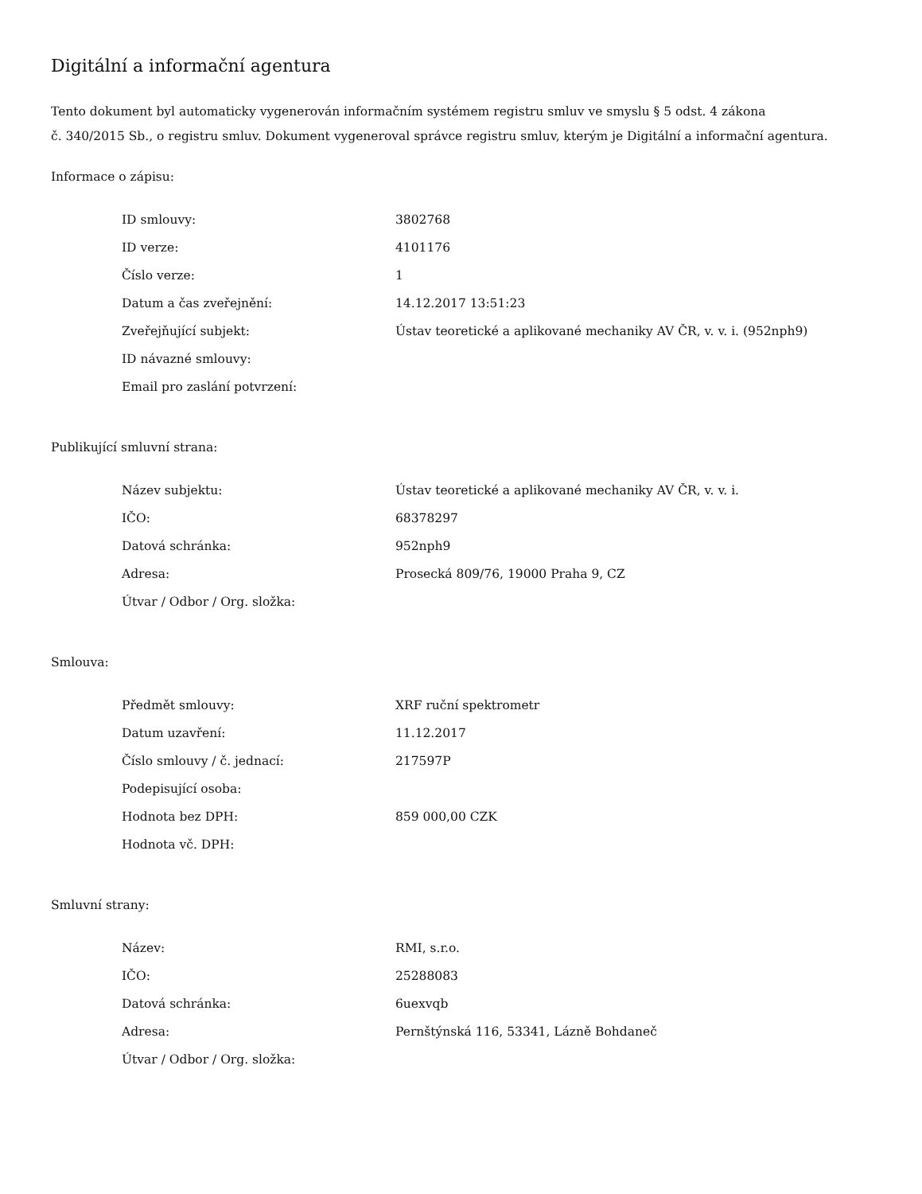Digitální a informační agentura
Tento dokument byl automaticky vygenerován informačním systémem registru smluv ve smyslu § 5 odst. 4 zákona
č. 340/2015 Sb., o registru smluv. Dokument vygeneroval správce registru smluv, kterým je Digitální a informační agentura.
Informace o zápisu:
| ID smlouvy: | 3802768 |
| ID verze: | 4101176 |
| Číslo verze: | 1 |
| Datum a čas zveřejnění: | 14.12.2017 13:51:23 |
| Zveřejňující subjekt: | Ústav teoretické a aplikované mechaniky AV ČR, v. v. i. (952nph9) |
| ID návazné smlouvy: | |
| Email pro zaslání potvrzení: | |
Publikující smluvní strana:
| Název subjektu: | Ústav teoretické a aplikované mechaniky AV ČR, v. v. i. |
| IČO: | 68378297 |
| Datová schránka: | 952nph9 |
| Adresa: | Prosecká 809/76, 19000 Praha 9, CZ |
| Útvar / Odbor / Org. složka: | |
Smlouva:
| Předmět smlouvy: | XRF ruční spektrometr |
| Datum uzavření: | 11.12.2017 |
| Číslo smlouvy / č. jednací: | 217597P |
| Podepisující osoba: | |
| Hodnota bez DPH: | 859 000,00 CZK |
| Hodnota vč. DPH: | |
Smluvní strany:
| Název: | RMI, s.r.o. |
| IČO: | 25288083 |
| Datová schránka: | 6uexvqb |
| Adresa: | Pernštýnská 116, 53341, Lázně Bohdaneč |
| Útvar / Odbor / Org. složka: | |